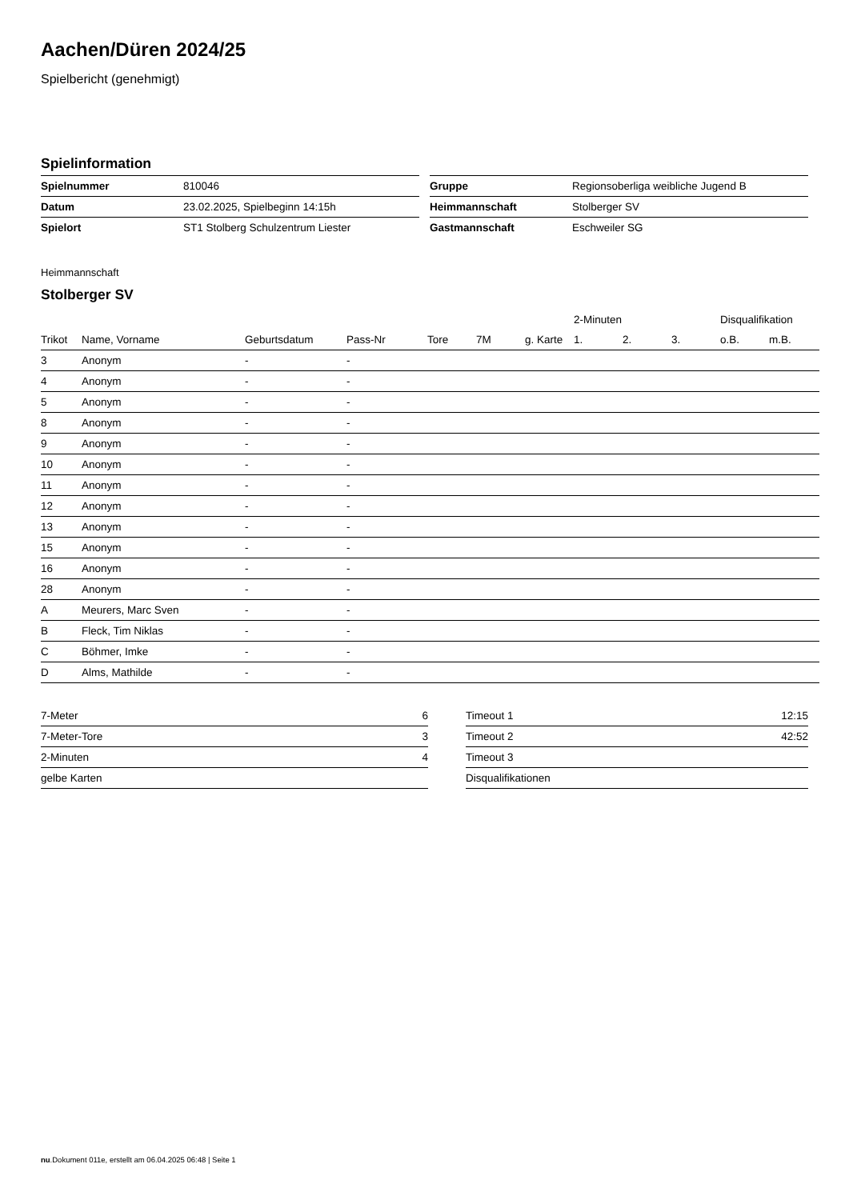Aachen/Düren 2024/25
Spielbericht (genehmigt)
Spielinformation
| Spielnummer | 810046 |
| Datum | 23.02.2025, Spielbeginn 14:15h |
| Spielort | ST1 Stolberg Schulzentrum Liester |
| Gruppe | Regionsoberliga weibliche Jugend B |
| Heimmannschaft | Stolberger SV |
| Gastmannschaft | Eschweiler SG |
Heimmannschaft
Stolberger SV
| | | | | | | | 2-Minuten | | | Disqualifikation | |
| --- | --- | --- | --- | --- | --- | --- | --- | --- | --- | --- | --- |
| Trikot | Name, Vorname | Geburtsdatum | Pass-Nr | Tore | 7M | g. Karte | 1. | 2. | 3. | o.B. | m.B. |
| 3 | Anonym | - | - | | | | | | | | |
| 4 | Anonym | - | - | | | | | | | | |
| 5 | Anonym | - | - | | | | | | | | |
| 8 | Anonym | - | - | | | | | | | | |
| 9 | Anonym | - | - | | | | | | | | |
| 10 | Anonym | - | - | | | | | | | | |
| 11 | Anonym | - | - | | | | | | | | |
| 12 | Anonym | - | - | | | | | | | | |
| 13 | Anonym | - | - | | | | | | | | |
| 15 | Anonym | - | - | | | | | | | | |
| 16 | Anonym | - | - | | | | | | | | |
| 28 | Anonym | - | - | | | | | | | | |
| A | Meurers, Marc Sven | - | - | | | | | | | | |
| B | Fleck, Tim Niklas | - | - | | | | | | | | |
| C | Böhmer, Imke | - | - | | | | | | | | |
| D | Alms, Mathilde | - | - | | | | | | | | |
| 7-Meter | 6 |
| 7-Meter-Tore | 3 |
| 2-Minuten | 4 |
| gelbe Karten | |
| Timeout 1 | 12:15 |
| Timeout 2 | 42:52 |
| Timeout 3 | |
| Disqualifikationen | |
nu.Dokument 011e, erstellt am 06.04.2025 06:48 | Seite 1